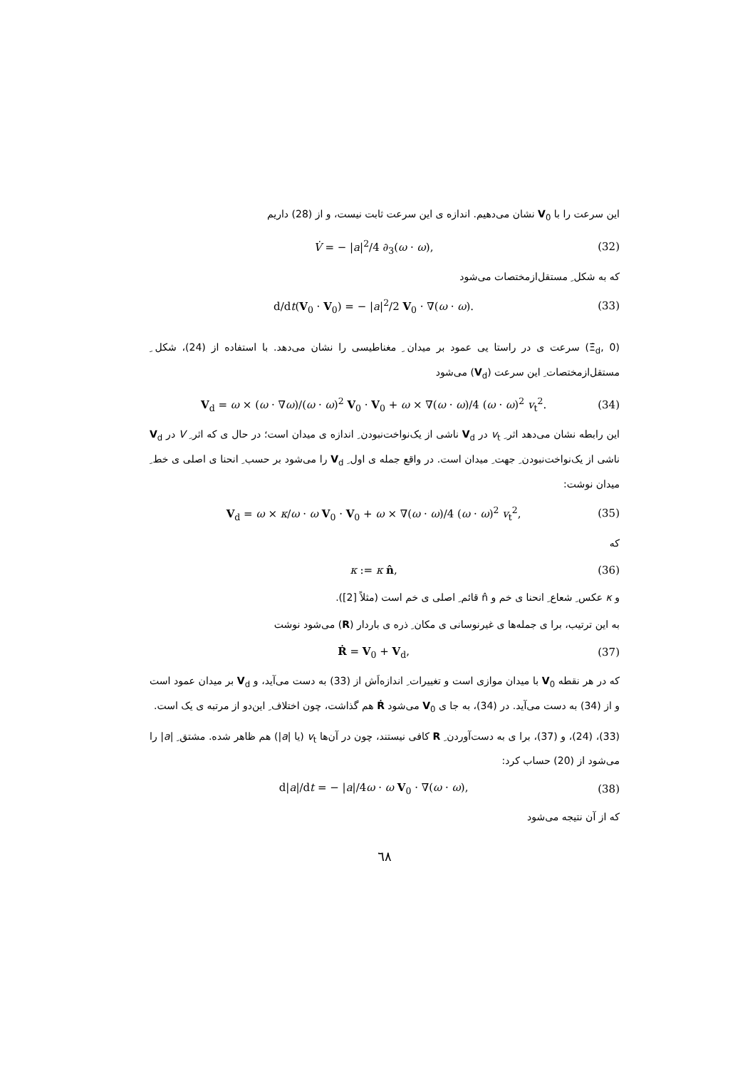این سرعت را با V<sub>0</sub> نشان می‌دهیم. اندازه ی این سرعت ثابت نیست، و از (28) داریم
V̇ = − |a|<sup>2</sup>/4 ∂<sub>3</sub>(ω · ω), (32)
که به شکل ِ مستقل‌ازمختصات می‌شود
d/dt(V<sub>0</sub> · V<sub>0</sub>) = − |a|<sup>2</sup>/2 V<sub>0</sub> · ∇(ω · ω). (33)
(Ξ̇<sub>d</sub>, 0) سرعت ی در راستا یی عمود بر میدان ِ مغناطیسی را نشان می‌دهد. با استفاده از (24)، شکل ِ مستقل‌ازمختصات ِ این سرعت (V<sub>d</sub>) می‌شود
V<sub>d</sub> = ω × (ω · ∇ω)/(ω · ω)<sup>2</sup> V<sub>0</sub> · V<sub>0</sub> + ω × ∇(ω · ω)/4 (ω · ω)<sup>2</sup> v<sub>t</sub><sup>2</sup>. (34)
این رابطه نشان می‌دهد اثر ِ v<sub>t</sub> در V<sub>d</sub> ناشی از یک‌نواخت‌نبودن ِ اندازه ی میدان است؛ در حال ی که اثر ِ V در V<sub>d</sub> ناشی از یک‌نواخت‌نبودن ِ جهت ِ میدان است. در واقع جمله ی اول ِ V<sub>d</sub> را می‌شود بر حسب ِ انحنا ی اصلی ی خط ِ میدان نوشت:
V<sub>d</sub> = ω × κ/ω · ω V<sub>0</sub> · V<sub>0</sub> + ω × ∇(ω · ω)/4 (ω · ω)<sup>2</sup> v<sub>t</sub><sup>2</sup>, (35)
که
κ := κ n̂, (36)
و κ عکس ِ شعاع ِ انحنا ی خم و n̂ قائم ِ اصلی ی خم است (مثلاً [2]).
به این ترتیب، برا ی جمله‌ها ی غیرنوسانی ی مکان ِ ذره ی باردار (R) می‌شود نوشت
Ṙ = V<sub>0</sub> + V<sub>d</sub>, (37)
که در هر نقطه V<sub>0</sub> با میدان موازی است و تغییرات ِ اندازه‌اَش از (33) به دست می‌آید، و V<sub>d</sub> بر میدان عمود است و از (34) به دست می‌آید. در (34)، به جا ی V<sub>0</sub> می‌شود Ṙ هم گذاشت، چون اختلاف ِ این‌دو از مرتبه ی یک است.
(33)، (24)، و (37)، برا ی به دست‌آوردن ِ R کافی نیستند، چون در آن‌ها v<sub>t</sub> (یا |a|) هم ظاهر شده. مشتق ِ |a| را می‌شود از (20) حساب کرد:
d|a|/dt = − |a|/4ω · ω V<sub>0</sub> · ∇(ω · ω), (38)
که از آن نتیجه می‌شود
٦٨